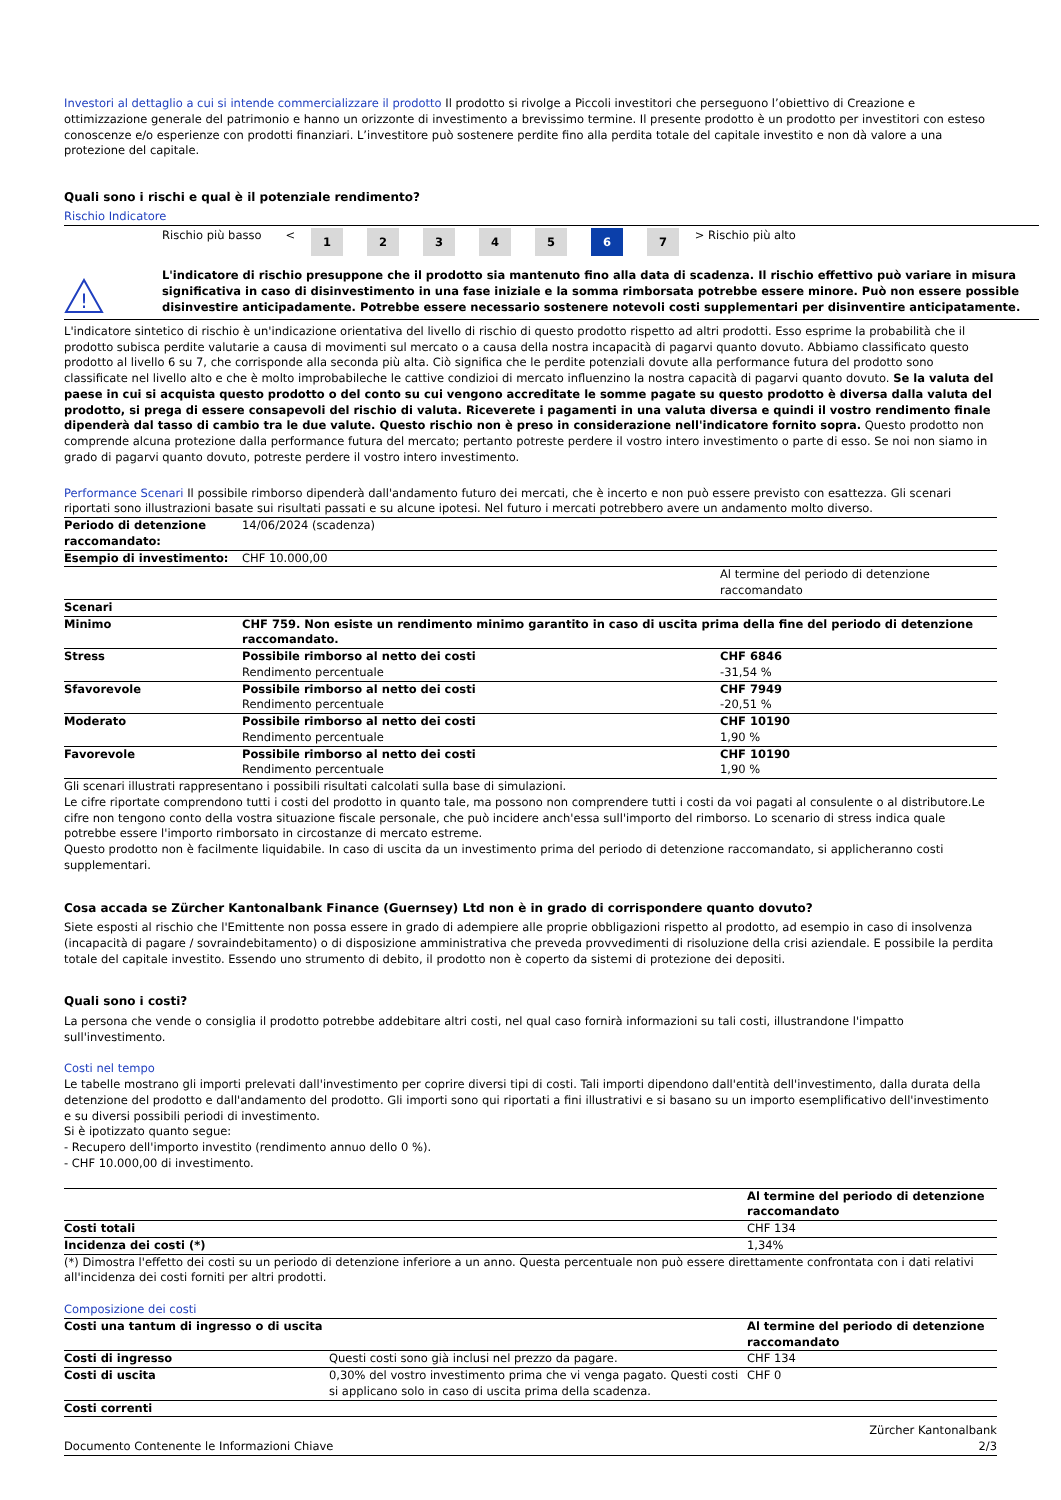Investori al dettaglio a cui si intende commercializzare il prodotto Il prodotto si rivolge a Piccoli investitori che perseguono l’obiettivo di Creazione e ottimizzazione generale del patrimonio e hanno un orizzonte di investimento a brevissimo termine. Il presente prodotto è un prodotto per investitori con esteso conoscenze e/o esperienze con prodotti finanziari. L’investitore può sostenere perdite fino alla perdita totale del capitale investito e non dà valore a una protezione del capitale.
Quali sono i rischi e qual è il potenziale rendimento?
Rischio Indicatore
| Rischio più basso | < | 1 | 2 | 3 | 4 | 5 | 6 | 7 | > | Rischio più alto |
!
L'indicatore di rischio presuppone che il prodotto sia mantenuto fino alla data di scadenza. Il rischio effettivo può variare in misura significativa in caso di disinvestimento in una fase iniziale e la somma rimborsata potrebbe essere minore. Può non essere possible disinvestire anticipadamente. Potrebbe essere necessario sostenere notevoli costi supplementari per disinventire anticipatamente.
L'indicatore sintetico di rischio è un'indicazione orientativa del livello di rischio di questo prodotto rispetto ad altri prodotti. Esso esprime la probabilità che il prodotto subisca perdite valutarie a causa di movimenti sul mercato o a causa della nostra incapacità di pagarvi quanto dovuto. Abbiamo classificato questo prodotto al livello 6 su 7, che corrisponde alla seconda più alta. Ciò significa che le perdite potenziali dovute alla performance futura del prodotto sono classificate nel livello alto e che è molto improbabileche le cattive condizioi di mercato influenzino la nostra capacità di pagarvi quanto dovuto. Se la valuta del paese in cui si acquista questo prodotto o del conto su cui vengono accreditate le somme pagate su questo prodotto è diversa dalla valuta del prodotto, si prega di essere consapevoli del rischio di valuta. Riceverete i pagamenti in una valuta diversa e quindi il vostro rendimento finale dipenderà dal tasso di cambio tra le due valute. Questo rischio non è preso in considerazione nell'indicatore fornito sopra. Questo prodotto non comprende alcuna protezione dalla performance futura del mercato; pertanto potreste perdere il vostro intero investimento o parte di esso. Se noi non siamo in grado di pagarvi quanto dovuto, potreste perdere il vostro intero investimento.
Performance Scenari Il possibile rimborso dipenderà dall'andamento futuro dei mercati, che è incerto e non può essere previsto con esattezza. Gli scenari riportati sono illustrazioni basate sui risultati passati e su alcune ipotesi. Nel futuro i mercati potrebbero avere un andamento molto diverso.
| Periodo di detenzione raccomandato: | 14/06/2024 (scadenza) | |
| Esempio di investimento: | CHF 10.000,00 | |
| | | Al termine del periodo di detenzione raccomandato |
| Scenari | | |
| Minimo | CHF 759. Non esiste un rendimento minimo garantito in caso di uscita prima della fine del periodo di detenzione raccomandato. | |
| Stress | Possibile rimborso al netto dei costi Rendimento percentuale | CHF 6846 -31,54 % |
| Sfavorevole | Possibile rimborso al netto dei costi Rendimento percentuale | CHF 7949 -20,51 % |
| Moderato | Possibile rimborso al netto dei costi Rendimento percentuale | CHF 10190 1,90 % |
| Favorevole | Possibile rimborso al netto dei costi Rendimento percentuale | CHF 10190 1,90 % |
Gli scenari illustrati rappresentano i possibili risultati calcolati sulla base di simulazioni.
Le cifre riportate comprendono tutti i costi del prodotto in quanto tale, ma possono non comprendere tutti i costi da voi pagati al consulente o al distributore.Le cifre non tengono conto della vostra situazione fiscale personale, che può incidere anch'essa sull'importo del rimborso. Lo scenario di stress indica quale potrebbe essere l'importo rimborsato in circostanze di mercato estreme.
Questo prodotto non è facilmente liquidabile. In caso di uscita da un investimento prima del periodo di detenzione raccomandato, si applicheranno costi supplementari.
Cosa accada se Zürcher Kantonalbank Finance (Guernsey) Ltd non è in grado di corrispondere quanto dovuto?
Siete esposti al rischio che l'Emittente non possa essere in grado di adempiere alle proprie obbligazioni rispetto al prodotto, ad esempio in caso di insolvenza (incapacità di pagare / sovraindebitamento) o di disposizione amministrativa che preveda provvedimenti di risoluzione della crisi aziendale. E possibile la perdita totale del capitale investito. Essendo uno strumento di debito, il prodotto non è coperto da sistemi di protezione dei depositi.
Quali sono i costi?
La persona che vende o consiglia il prodotto potrebbe addebitare altri costi, nel qual caso fornirà informazioni su tali costi, illustrandone l'impatto sull'investimento.
Costi nel tempo
Le tabelle mostrano gli importi prelevati dall'investimento per coprire diversi tipi di costi. Tali importi dipendono dall'entità dell'investimento, dalla durata della detenzione del prodotto e dall'andamento del prodotto. Gli importi sono qui riportati a fini illustrativi e si basano su un importo esemplificativo dell'investimento e su diversi possibili periodi di investimento.
Si è ipotizzato quanto segue:
- Recupero dell'importo investito (rendimento annuo dello 0 %).
- CHF 10.000,00 di investimento.
| | Al termine del periodo di detenzione raccomandato |
| Costi totali | CHF 134 |
| Incidenza dei costi (*) | 1,34% |
(*) Dimostra l'effetto dei costi su un periodo di detenzione inferiore a un anno. Questa percentuale non può essere direttamente confrontata con i dati relativi all'incidenza dei costi forniti per altri prodotti.
Composizione dei costi
| Costi una tantum di ingresso o di uscita | | Al termine del periodo di detenzione raccomandato |
| Costi di ingresso | Questi costi sono già inclusi nel prezzo da pagare. | CHF 134 |
| Costi di uscita | 0,30% del vostro investimento prima che vi venga pagato. Questi costi si applicano solo in caso di uscita prima della scadenza. | CHF 0 |
| Costi correnti | | |
Documento Contenente le Informazioni Chiave Zürcher Kantonalbank
2/3